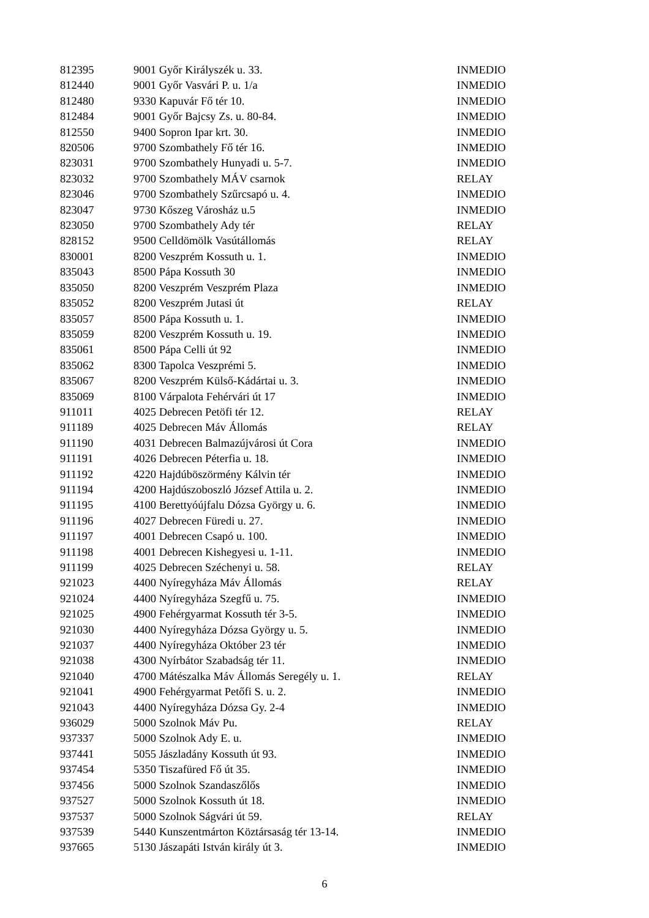| 812395 | 9001 Győr Királyszék u. 33. | INMEDIO |
| 812440 | 9001 Győr Vasvári P. u. 1/a | INMEDIO |
| 812480 | 9330 Kapuvár Fő tér 10. | INMEDIO |
| 812484 | 9001 Győr Bajcsy Zs. u. 80-84. | INMEDIO |
| 812550 | 9400 Sopron Ipar krt. 30. | INMEDIO |
| 820506 | 9700 Szombathely Fő tér 16. | INMEDIO |
| 823031 | 9700 Szombathely Hunyadi u. 5-7. | INMEDIO |
| 823032 | 9700 Szombathely MÁV csarnok | RELAY |
| 823046 | 9700 Szombathely Szűrcsapó u. 4. | INMEDIO |
| 823047 | 9730 Kőszeg Városház u.5 | INMEDIO |
| 823050 | 9700 Szombathely Ady tér | RELAY |
| 828152 | 9500 Celldömölk Vasútállomás | RELAY |
| 830001 | 8200 Veszprém Kossuth u. 1. | INMEDIO |
| 835043 | 8500 Pápa Kossuth 30 | INMEDIO |
| 835050 | 8200 Veszprém Veszprém Plaza | INMEDIO |
| 835052 | 8200 Veszprém Jutasi út | RELAY |
| 835057 | 8500 Pápa Kossuth u. 1. | INMEDIO |
| 835059 | 8200 Veszprém Kossuth u. 19. | INMEDIO |
| 835061 | 8500 Pápa Celli út 92 | INMEDIO |
| 835062 | 8300 Tapolca Veszprémi 5. | INMEDIO |
| 835067 | 8200 Veszprém Külső-Kádártai u. 3. | INMEDIO |
| 835069 | 8100 Várpalota Fehérvári út 17 | INMEDIO |
| 911011 | 4025 Debrecen Petöfi tér 12. | RELAY |
| 911189 | 4025 Debrecen Máv Állomás | RELAY |
| 911190 | 4031 Debrecen Balmazújvárosi út Cora | INMEDIO |
| 911191 | 4026 Debrecen Péterfia u. 18. | INMEDIO |
| 911192 | 4220 Hajdúböszörmény Kálvin tér | INMEDIO |
| 911194 | 4200 Hajdúszoboszló József Attila u. 2. | INMEDIO |
| 911195 | 4100 Berettyóújfalu Dózsa György u. 6. | INMEDIO |
| 911196 | 4027 Debrecen Füredi u. 27. | INMEDIO |
| 911197 | 4001 Debrecen Csapó u. 100. | INMEDIO |
| 911198 | 4001 Debrecen Kishegyesi u. 1-11. | INMEDIO |
| 911199 | 4025 Debrecen Széchenyi u. 58. | RELAY |
| 921023 | 4400 Nyíregyháza Máv Állomás | RELAY |
| 921024 | 4400 Nyíregyháza Szegfű u. 75. | INMEDIO |
| 921025 | 4900 Fehérgyarmat Kossuth tér 3-5. | INMEDIO |
| 921030 | 4400 Nyíregyháza Dózsa György u. 5. | INMEDIO |
| 921037 | 4400 Nyíregyháza Október 23 tér | INMEDIO |
| 921038 | 4300 Nyírbátor Szabadság tér 11. | INMEDIO |
| 921040 | 4700 Mátészalka Máv Állomás Seregély u. 1. | RELAY |
| 921041 | 4900 Fehérgyarmat Petőfi S. u. 2. | INMEDIO |
| 921043 | 4400 Nyíregyháza Dózsa Gy. 2-4 | INMEDIO |
| 936029 | 5000 Szolnok Máv Pu. | RELAY |
| 937337 | 5000 Szolnok Ady E. u. | INMEDIO |
| 937441 | 5055 Jászladány Kossuth út 93. | INMEDIO |
| 937454 | 5350 Tiszafüred Fő út 35. | INMEDIO |
| 937456 | 5000 Szolnok Szandaszőlős | INMEDIO |
| 937527 | 5000 Szolnok Kossuth út 18. | INMEDIO |
| 937537 | 5000 Szolnok Ságvári út 59. | RELAY |
| 937539 | 5440 Kunszentmárton Köztársaság tér 13-14. | INMEDIO |
| 937665 | 5130 Jászapáti István király út 3. | INMEDIO |
6